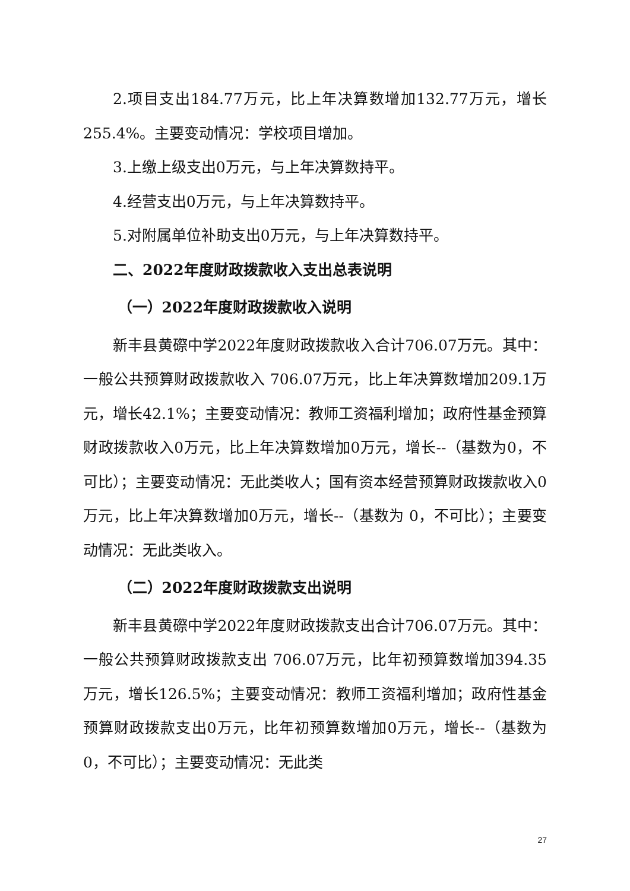2.项目支出184.77万元，比上年决算数增加132.77万元，增长255.4%。主要变动情况：学校项目增加。
3.上缴上级支出0万元，与上年决算数持平。
4.经营支出0万元，与上年决算数持平。
5.对附属单位补助支出0万元，与上年决算数持平。
二、2022年度财政拨款收入支出总表说明
（一）2022年度财政拨款收入说明
新丰县黄磜中学2022年度财政拨款收入合计706.07万元。其中：一般公共预算财政拨款收入 706.07万元，比上年决算数增加209.1万元，增长42.1%；主要变动情况：教师工资福利增加；政府性基金预算财政拨款收入0万元，比上年决算数增加0万元，增长--（基数为0，不可比）；主要变动情况：无此类收人；国有资本经营预算财政拨款收入0万元，比上年决算数增加0万元，增长--（基数为 0，不可比）；主要变动情况：无此类收入。
（二）2022年度财政拨款支出说明
新丰县黄磜中学2022年度财政拨款支出合计706.07万元。其中：一般公共预算财政拨款支出 706.07万元，比年初预算数增加394.35万元，增长126.5%；主要变动情况：教师工资福利增加；政府性基金预算财政拨款支出0万元，比年初预算数增加0万元，增长--（基数为 0，不可比）；主要变动情况：无此类
27